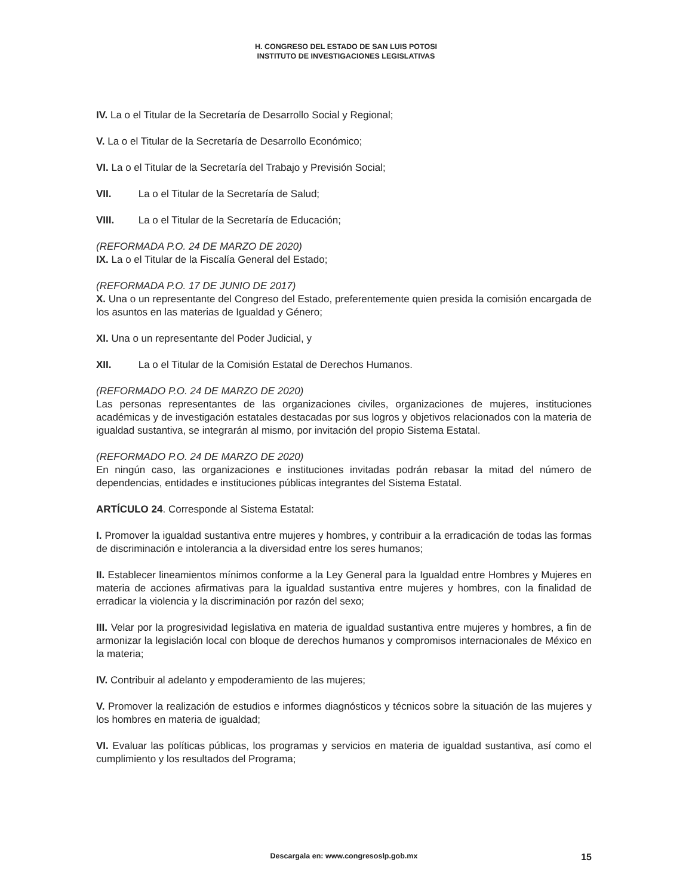H. CONGRESO DEL ESTADO DE SAN LUIS POTOSI
INSTITUTO DE INVESTIGACIONES LEGISLATIVAS
IV. La o el Titular de la Secretaría de Desarrollo Social y Regional;
V. La o el Titular de la Secretaría de Desarrollo Económico;
VI. La o el Titular de la Secretaría del Trabajo y Previsión Social;
VII. La o el Titular de la Secretaría de Salud;
VIII. La o el Titular de la Secretaría de Educación;
(REFORMADA P.O. 24 DE MARZO DE 2020)
IX. La o el Titular de la Fiscalía General del Estado;
(REFORMADA P.O. 17 DE JUNIO DE 2017)
X. Una o un representante del Congreso del Estado, preferentemente quien presida la comisión encargada de los asuntos en las materias de Igualdad y Género;
XI. Una o un representante del Poder Judicial, y
XII. La o el Titular de la Comisión Estatal de Derechos Humanos.
(REFORMADO P.O. 24 DE MARZO DE 2020)
Las personas representantes de las organizaciones civiles, organizaciones de mujeres, instituciones académicas y de investigación estatales destacadas por sus logros y objetivos relacionados con la materia de igualdad sustantiva, se integrarán al mismo, por invitación del propio Sistema Estatal.
(REFORMADO P.O. 24 DE MARZO DE 2020)
En ningún caso, las organizaciones e instituciones invitadas podrán rebasar la mitad del número de dependencias, entidades e instituciones públicas integrantes del Sistema Estatal.
ARTÍCULO 24. Corresponde al Sistema Estatal:
I. Promover la igualdad sustantiva entre mujeres y hombres, y contribuir a la erradicación de todas las formas de discriminación e intolerancia a la diversidad entre los seres humanos;
II. Establecer lineamientos mínimos conforme a la Ley General para la Igualdad entre Hombres y Mujeres en materia de acciones afirmativas para la igualdad sustantiva entre mujeres y hombres, con la finalidad de erradicar la violencia y la discriminación por razón del sexo;
III. Velar por la progresividad legislativa en materia de igualdad sustantiva entre mujeres y hombres, a fin de armonizar la legislación local con bloque de derechos humanos y compromisos internacionales de México en la materia;
IV. Contribuir al adelanto y empoderamiento de las mujeres;
V. Promover la realización de estudios e informes diagnósticos y técnicos sobre la situación de las mujeres y los hombres en materia de igualdad;
VI. Evaluar las políticas públicas, los programas y servicios en materia de igualdad sustantiva, así como el cumplimiento y los resultados del Programa;
Descargala en: www.congresoslp.gob.mx 15